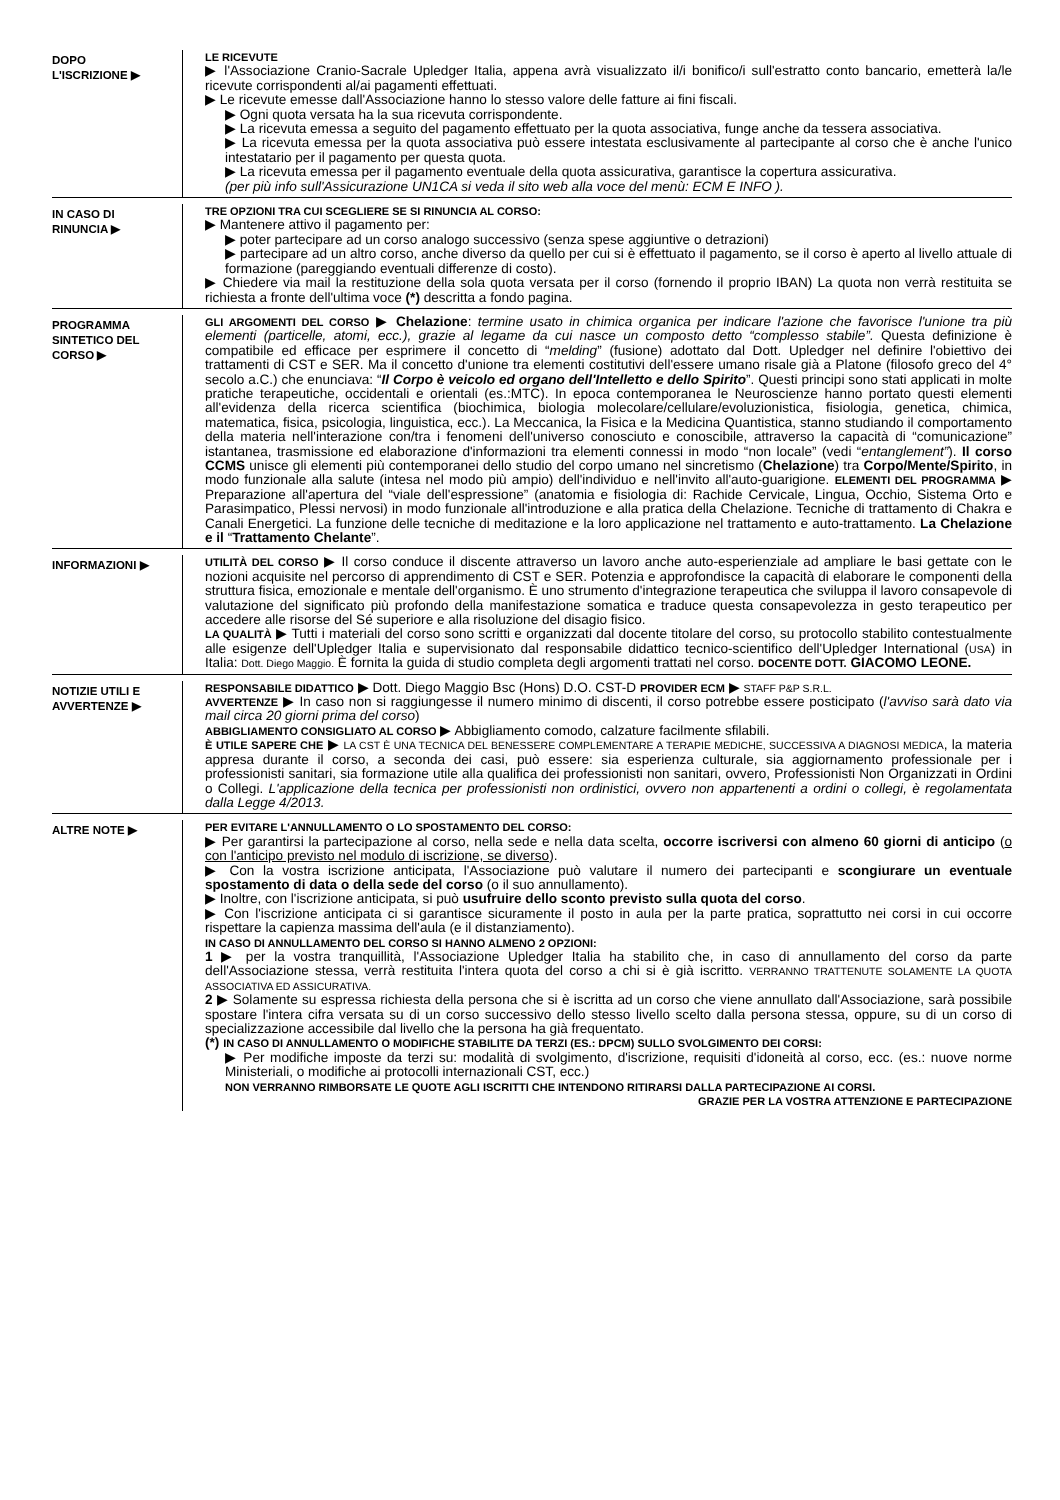DOPO
L'ISCRIZIONE ▶
LE RICEVUTE
▶ l'Associazione Cranio-Sacrale Upledger Italia, appena avrà visualizzato il/i bonifico/i sull'estratto conto bancario, emetterà la/le ricevute corrispondenti al/ai pagamenti effettuati.
▶ Le ricevute emesse dall'Associazione hanno lo stesso valore delle fatture ai fini fiscali.
▶ Ogni quota versata ha la sua ricevuta corrispondente.
▶ La ricevuta emessa a seguito del pagamento effettuato per la quota associativa, funge anche da tessera associativa.
▶ La ricevuta emessa per la quota associativa può essere intestata esclusivamente al partecipante al corso che è anche l'unico intestatario per il pagamento per questa quota.
▶ La ricevuta emessa per il pagamento eventuale della quota assicurativa, garantisce la copertura assicurativa.
(per più info sull'Assicurazione UN1CA si veda il sito web alla voce del menù: ECM E INFO ).
IN CASO DI
RINUNCIA ▶
TRE OPZIONI TRA CUI SCEGLIERE SE SI RINUNCIA AL CORSO:
▶ Mantenere attivo il pagamento per:
▶ poter partecipare ad un corso analogo successivo (senza spese aggiuntive o detrazioni)
▶ partecipare ad un altro corso, anche diverso da quello per cui si è effettuato il pagamento, se il corso è aperto al livello attuale di formazione (pareggiando eventuali differenze di costo).
▶ Chiedere via mail la restituzione della sola quota versata per il corso (fornendo il proprio IBAN) La quota non verrà restituita se richiesta a fronte dell'ultima voce (*) descritta a fondo pagina.
PROGRAMMA
SINTETICO DEL
CORSO ▶
GLI ARGOMENTI DEL CORSO ▶ Chelazione: termine usato in chimica organica per indicare l'azione che favorisce l'unione tra più elementi (particelle, atomi, ecc.), grazie al legame da cui nasce un composto detto “complesso stabile”. Questa definizione è compatibile ed efficace per esprimere il concetto di “melding” (fusione) adottato dal Dott. Upledger nel definire l'obiettivo dei trattamenti di CST e SER. Ma il concetto d'unione tra elementi costitutivi dell'essere umano risale già a Platone (filosofo greco del 4° secolo a.C.) che enunciava: “Il Corpo è veicolo ed organo dell'Intelletto e dello Spirito”. Questi principi sono stati applicati in molte pratiche terapeutiche, occidentali e orientali (es.:MTC). In epoca contemporanea le Neuroscienze hanno portato questi elementi all'evidenza della ricerca scientifica (biochimica, biologia molecolare/cellulare/evoluzionistica, fisiologia, genetica, chimica, matematica, fisica, psicologia, linguistica, ecc.). La Meccanica, la Fisica e la Medicina Quantistica, stanno studiando il comportamento della materia nell'interazione con/tra i fenomeni dell'universo conosciuto e conoscibile, attraverso la capacità di “comunicazione” istantanea, trasmissione ed elaborazione d'informazioni tra elementi connessi in modo “non locale” (vedi “entanglement”). Il corso CCMS unisce gli elementi più contemporanei dello studio del corpo umano nel sincretismo (Chelazione) tra Corpo/Mente/Spirito, in modo funzionale alla salute (intesa nel modo più ampio) dell'individuo e nell'invito all'auto-guarigione. ELEMENTI DEL PROGRAMMA ▶ Preparazione all'apertura del “viale dell'espressione” (anatomia e fisiologia di: Rachide Cervicale, Lingua, Occhio, Sistema Orto e Parasimpatico, Plessi nervosi) in modo funzionale all'introduzione e alla pratica della Chelazione. Tecniche di trattamento di Chakra e Canali Energetici. La funzione delle tecniche di meditazione e la loro applicazione nel trattamento e auto-trattamento. La Chelazione e il “Trattamento Chelante”.
INFORMAZIONI ▶
UTILITÀ DEL CORSO ▶ Il corso conduce il discente attraverso un lavoro anche auto-esperienziale ad ampliare le basi gettate con le nozioni acquisite nel percorso di apprendimento di CST e SER. Potenzia e approfondisce la capacità di elaborare le componenti della struttura fisica, emozionale e mentale dell'organismo. È uno strumento d'integrazione terapeutica che sviluppa il lavoro consapevole di valutazione del significato più profondo della manifestazione somatica e traduce questa consapevolezza in gesto terapeutico per accedere alle risorse del Sé superiore e alla risoluzione del disagio fisico.
LA QUALITÀ ▶ Tutti i materiali del corso sono scritti e organizzati dal docente titolare del corso, su protocollo stabilito contestualmente alle esigenze dell'Upledger Italia e supervisionato dal responsabile didattico tecnico-scientifico dell'Upledger International (USA) in Italia: Dott. Diego Maggio. È fornita la guida di studio completa degli argomenti trattati nel corso. DOCENTE DOTT. GIACOMO LEONE.
NOTIZIE UTILI E
AVVERTENZE ▶
RESPONSABILE DIDATTICO ▶ Dott. Diego Maggio Bsc (Hons) D.O. CST-D PROVIDER ECM ▶ STAFF P&P S.R.L.
AVVERTENZE ▶ In caso non si raggiungesse il numero minimo di discenti, il corso potrebbe essere posticipato (l'avviso sarà dato via mail circa 20 giorni prima del corso)
ABBIGLIAMENTO CONSIGLIATO AL CORSO ▶ Abbigliamento comodo, calzature facilmente sfilabili.
È UTILE SAPERE CHE ▶ LA CST È UNA TECNICA DEL BENESSERE COMPLEMENTARE A TERAPIE MEDICHE, SUCCESSIVA A DIAGNOSI MEDICA, la materia appresa durante il corso, a seconda dei casi, può essere: sia esperienza culturale, sia aggiornamento professionale per i professionisti sanitari, sia formazione utile alla qualifica dei professionisti non sanitari, ovvero, Professionisti Non Organizzati in Ordini o Collegi. L'applicazione della tecnica per professionisti non ordinistici, ovvero non appartenenti a ordini o collegi, è regolamentata dalla Legge 4/2013.
ALTRE NOTE ▶
PER EVITARE L'ANNULLAMENTO O LO SPOSTAMENTO DEL CORSO:
▶ Per garantirsi la partecipazione al corso, nella sede e nella data scelta, occorre iscriversi con almeno 60 giorni di anticipo (o con l'anticipo previsto nel modulo di iscrizione, se diverso).
▶ Con la vostra iscrizione anticipata, l'Associazione può valutare il numero dei partecipanti e scongiurare un eventuale spostamento di data o della sede del corso (o il suo annullamento).
▶ Inoltre, con l'iscrizione anticipata, si può usufruire dello sconto previsto sulla quota del corso.
▶ Con l'iscrizione anticipata ci si garantisce sicuramente il posto in aula per la parte pratica, soprattutto nei corsi in cui occorre rispettare la capienza massima dell'aula (e il distanziamento).
IN CASO DI ANNULLAMENTO DEL CORSO SI HANNO ALMENO 2 OPZIONI:
1 ▶ per la vostra tranquillità, l'Associazione Upledger Italia ha stabilito che, in caso di annullamento del corso da parte dell'Associazione stessa, verrà restituita l'intera quota del corso a chi si è già iscritto. VERRANNO TRATTENUTE SOLAMENTE LA QUOTA ASSOCIATIVA ED ASSICURATIVA.
2 ▶ Solamente su espressa richiesta della persona che si è iscritta ad un corso che viene annullato dall'Associazione, sarà possibile spostare l'intera cifra versata su di un corso successivo dello stesso livello scelto dalla persona stessa, oppure, su di un corso di specializzazione accessibile dal livello che la persona ha già frequentato.
(*) IN CASO DI ANNULLAMENTO O MODIFICHE STABILITE DA TERZI (ES.: DPCM) SULLO SVOLGIMENTO DEI CORSI:
▶ Per modifiche imposte da terzi su: modalità di svolgimento, d'iscrizione, requisiti d'idoneità al corso, ecc. (es.: nuove norme Ministeriali, o modifiche ai protocolli internazionali CST, ecc.)
NON VERRANNO RIMBORSATE LE QUOTE AGLI ISCRITTI CHE INTENDONO RITIRARSI DALLA PARTECIPAZIONE AI CORSI.
GRAZIE PER LA VOSTRA ATTENZIONE E PARTECIPAZIONE